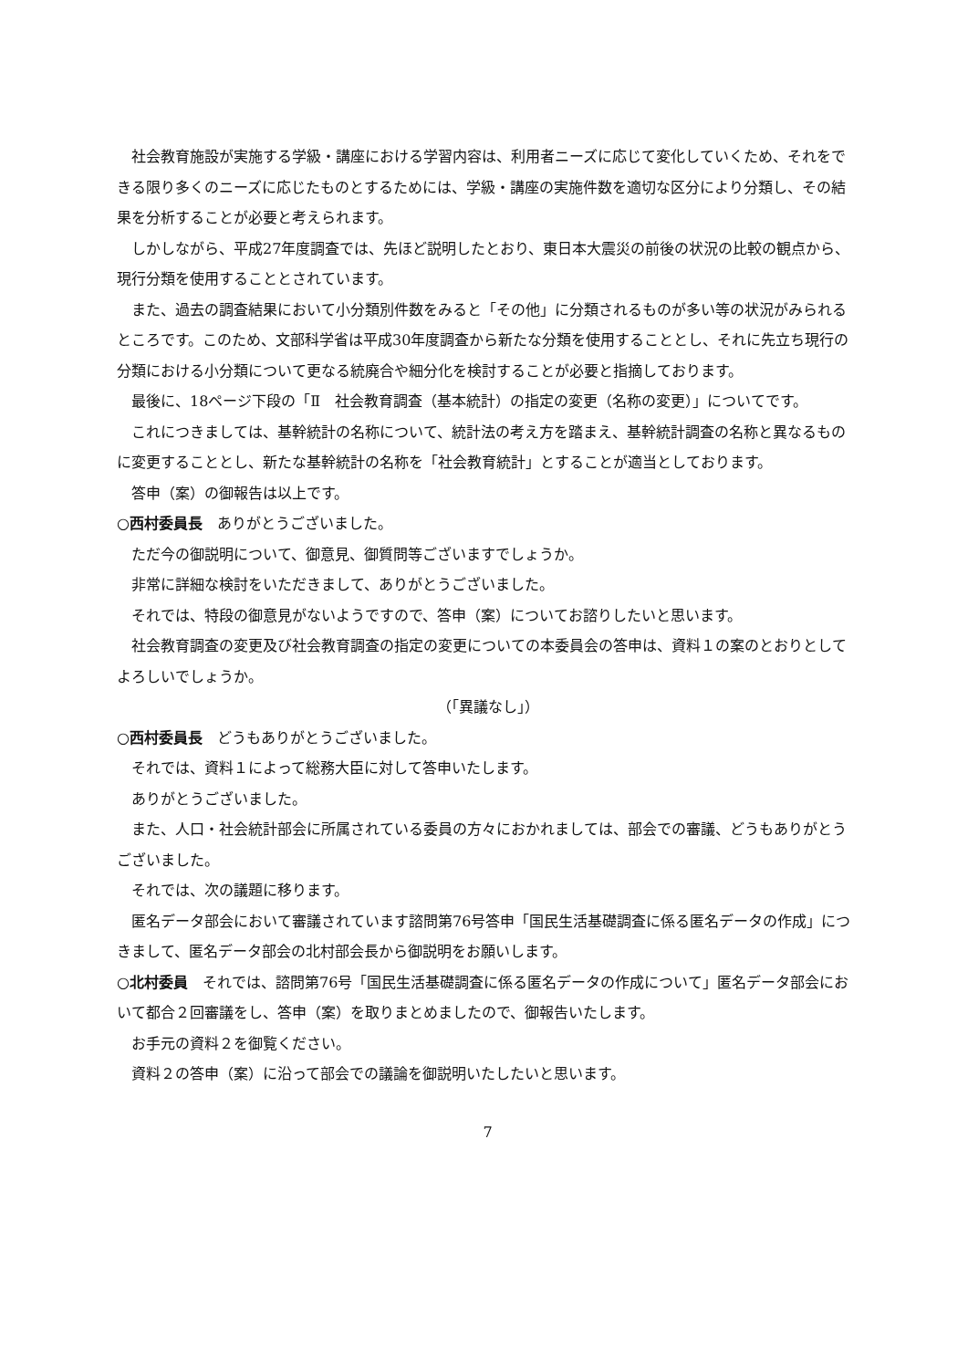社会教育施設が実施する学級・講座における学習内容は、利用者ニーズに応じて変化していくため、それをできる限り多くのニーズに応じたものとするためには、学級・講座の実施件数を適切な区分により分類し、その結果を分析することが必要と考えられます。
しかしながら、平成27年度調査では、先ほど説明したとおり、東日本大震災の前後の状況の比較の観点から、現行分類を使用することとされています。
また、過去の調査結果において小分類別件数をみると「その他」に分類されるものが多い等の状況がみられるところです。このため、文部科学省は平成30年度調査から新たな分類を使用することとし、それに先立ち現行の分類における小分類について更なる統廃合や細分化を検討することが必要と指摘しております。
最後に、18ページ下段の「Ⅱ　社会教育調査（基本統計）の指定の変更（名称の変更）」についてです。
これにつきましては、基幹統計の名称について、統計法の考え方を踏まえ、基幹統計調査の名称と異なるものに変更することとし、新たな基幹統計の名称を「社会教育統計」とすることが適当としております。
答申（案）の御報告は以上です。
○西村委員長　ありがとうございました。
ただ今の御説明について、御意見、御質問等ございますでしょうか。
非常に詳細な検討をいただきまして、ありがとうございました。
それでは、特段の御意見がないようですので、答申（案）についてお諮りしたいと思います。
社会教育調査の変更及び社会教育調査の指定の変更についての本委員会の答申は、資料１の案のとおりとしてよろしいでしょうか。
（「異議なし」）
○西村委員長　どうもありがとうございました。
それでは、資料１によって総務大臣に対して答申いたします。
ありがとうございました。
また、人口・社会統計部会に所属されている委員の方々におかれましては、部会での審議、どうもありがとうございました。
それでは、次の議題に移ります。
匿名データ部会において審議されています諮問第76号答申「国民生活基礎調査に係る匿名データの作成」につきまして、匿名データ部会の北村部会長から御説明をお願いします。
○北村委員　それでは、諮問第76号「国民生活基礎調査に係る匿名データの作成について」匿名データ部会において都合２回審議をし、答申（案）を取りまとめましたので、御報告いたします。
お手元の資料２を御覧ください。
資料２の答申（案）に沿って部会での議論を御説明いたしたいと思います。
7